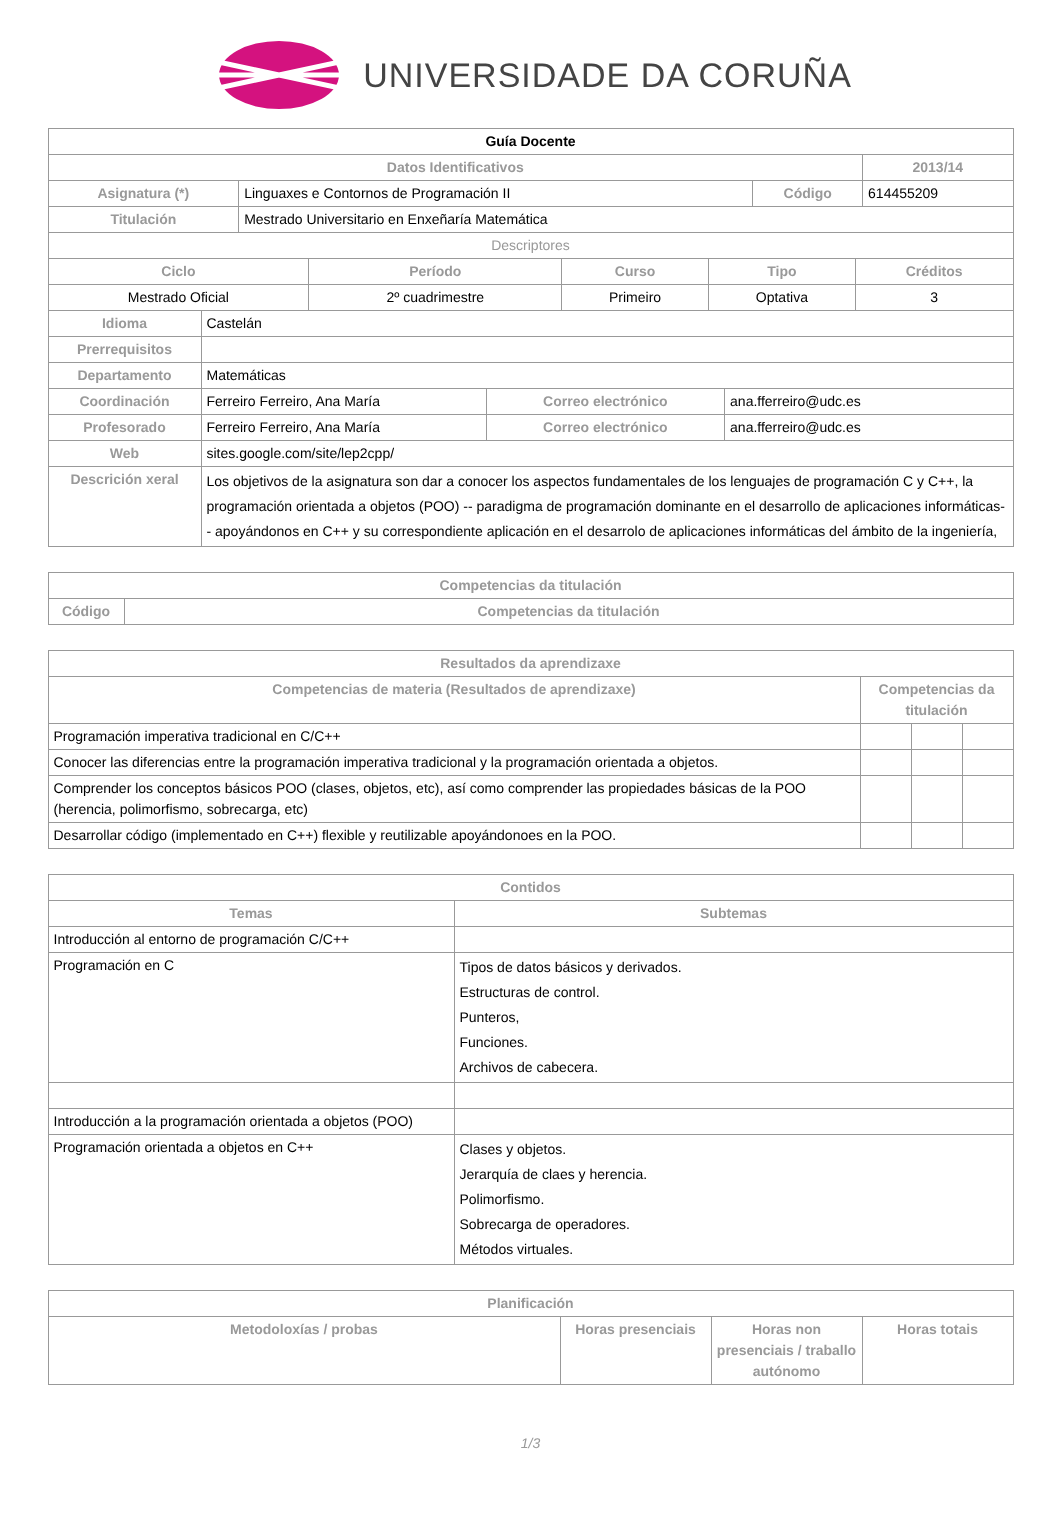UNIVERSIDADE DA CORUÑA
| Guía Docente | | | |
| Datos Identificativos | | | 2013/14 |
| Asignatura (*) | Linguaxes e Contornos de Programación II | Código | 614455209 |
| Titulación | Mestrado Universitario en Enxeñaría Matemática | | |
| Descriptores | | | |
| Ciclo | Período | Curso | Tipo | Créditos |
| --- | --- | --- | --- | --- |
| Mestrado Oficial | 2º cuadrimestre | Primeiro | Optativa | 3 |
| Idioma | Castelán | | |
| Prerrequisitos | | | |
| Departamento | Matemáticas | | |
| Coordinación | Ferreiro Ferreiro, Ana María | Correo electrónico | ana.fferreiro@udc.es |
| Profesorado | Ferreiro Ferreiro, Ana María | Correo electrónico | ana.fferreiro@udc.es |
| Web | sites.google.com/site/lep2cpp/ | | |
| Descrición xeral | Los objetivos de la asignatura son dar a conocer los aspectos fundamentales de los lenguajes de programación C y C++, la programación orientada a objetos (POO) -- paradigma de programación dominante en el desarrollo de aplicaciones informáticas-- apoyándonos en C++ y su correspondiente aplicación en el desarrolo de aplicaciones informáticas del ámbito de la ingeniería, | | |
| Competencias da titulación | |
| --- | --- |
| Código | Competencias da titulación |
| Resultados da aprendizaxe | | | |
| --- | --- | --- | --- |
| Competencias de materia (Resultados de aprendizaxe) | Competencias da titulación | | |
| Programación imperativa tradicional en C/C++ | | | |
| Conocer las diferencias entre la programación imperativa tradicional y la programación orientada a objetos. | | | |
| Comprender los conceptos básicos POO (clases, objetos, etc), así como comprender las propiedades básicas de la POO (herencia, polimorfismo, sobrecarga, etc) | | | |
| Desarrollar código (implementado en C++) flexible y reutilizable apoyándonoes en la POO. | | | |
| Contidos | |
| --- | --- |
| Temas | Subtemas |
| Introducción al entorno de programación C/C++ | |
| Programación en C | Tipos de datos básicos y derivados. Estructuras de control. Punteros, Funciones. Archivos de cabecera. |
| Introducción a la programación orientada a objetos (POO) | |
| Programación orientada a objetos en C++ | Clases y objetos. Jerarquía de claes y herencia. Polimorfismo. Sobrecarga de operadores. Métodos virtuales. |
| Planificación | | | |
| --- | --- | --- | --- |
| Metodoloxías / probas | Horas presenciais | Horas non presenciais / traballo autónomo | Horas totais |
1/3